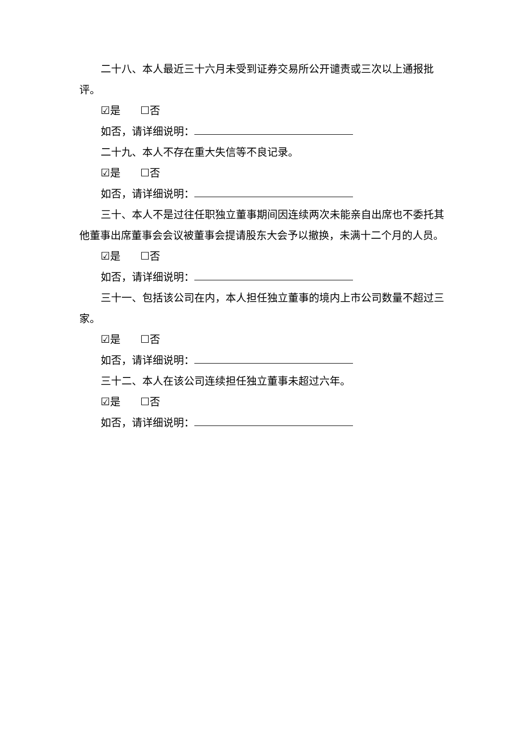二十八、本人最近三十六月未受到证券交易所公开谴责或三次以上通报批评。
☑是 ☐否
如否，请详细说明：
二十九、本人不存在重大失信等不良记录。
☑是 ☐否
如否，请详细说明：
三十、本人不是过往任职独立董事期间因连续两次未能亲自出席也不委托其他董事出席董事会会议被董事会提请股东大会予以撤换，未满十二个月的人员。
☑是 ☐否
如否，请详细说明：
三十一、包括该公司在内，本人担任独立董事的境内上市公司数量不超过三家。
☑是 ☐否
如否，请详细说明：
三十二、本人在该公司连续担任独立董事未超过六年。
☑是 ☐否
如否，请详细说明：